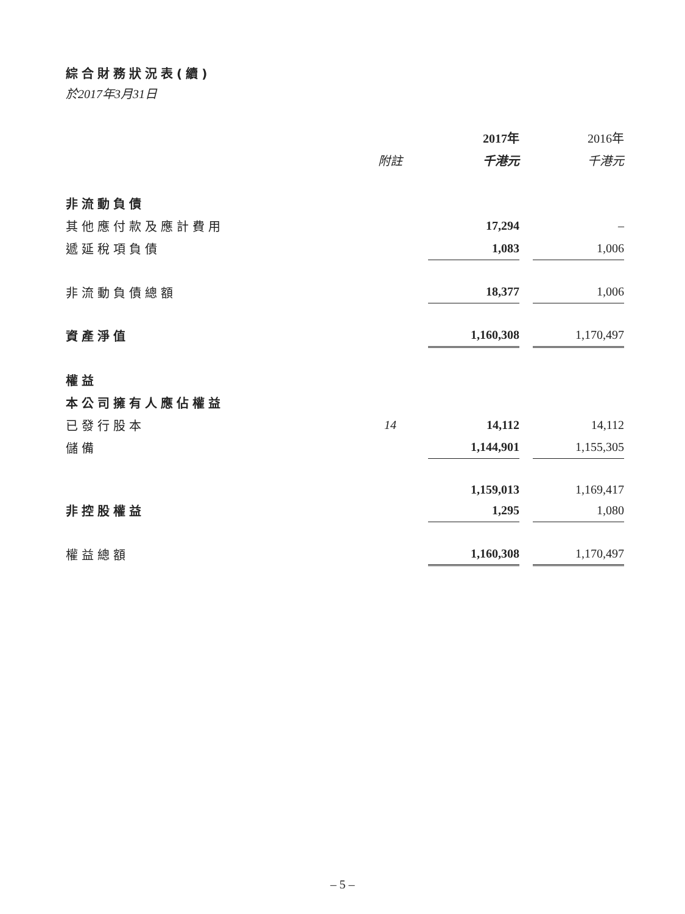綜合財務狀況表(續)
於2017年3月31日
| | | | 2017年 | | 2016年 |
| --- | --- | --- | --- | --- | --- |
| | 附註 | | 千港元 | | 千港元 |
| 非流動負債 | | | | | |
| 其他應付款及應計費用 | | | 17,294 | | – |
| 遞延稅項負債 | | | 1,083 | | 1,006 |
| 非流動負債總額 | | | 18,377 | | 1,006 |
| 資產淨值 | | | 1,160,308 | | 1,170,497 |
| 權益 | | | | | |
| 本公司擁有人應佔權益 | | | | | |
| 已發行股本 | 14 | | 14,112 | | 14,112 |
| 儲備 | | | 1,144,901 | | 1,155,305 |
| | | | 1,159,013 | | 1,169,417 |
| 非控股權益 | | | 1,295 | | 1,080 |
| 權益總額 | | | 1,160,308 | | 1,170,497 |
– 5 –